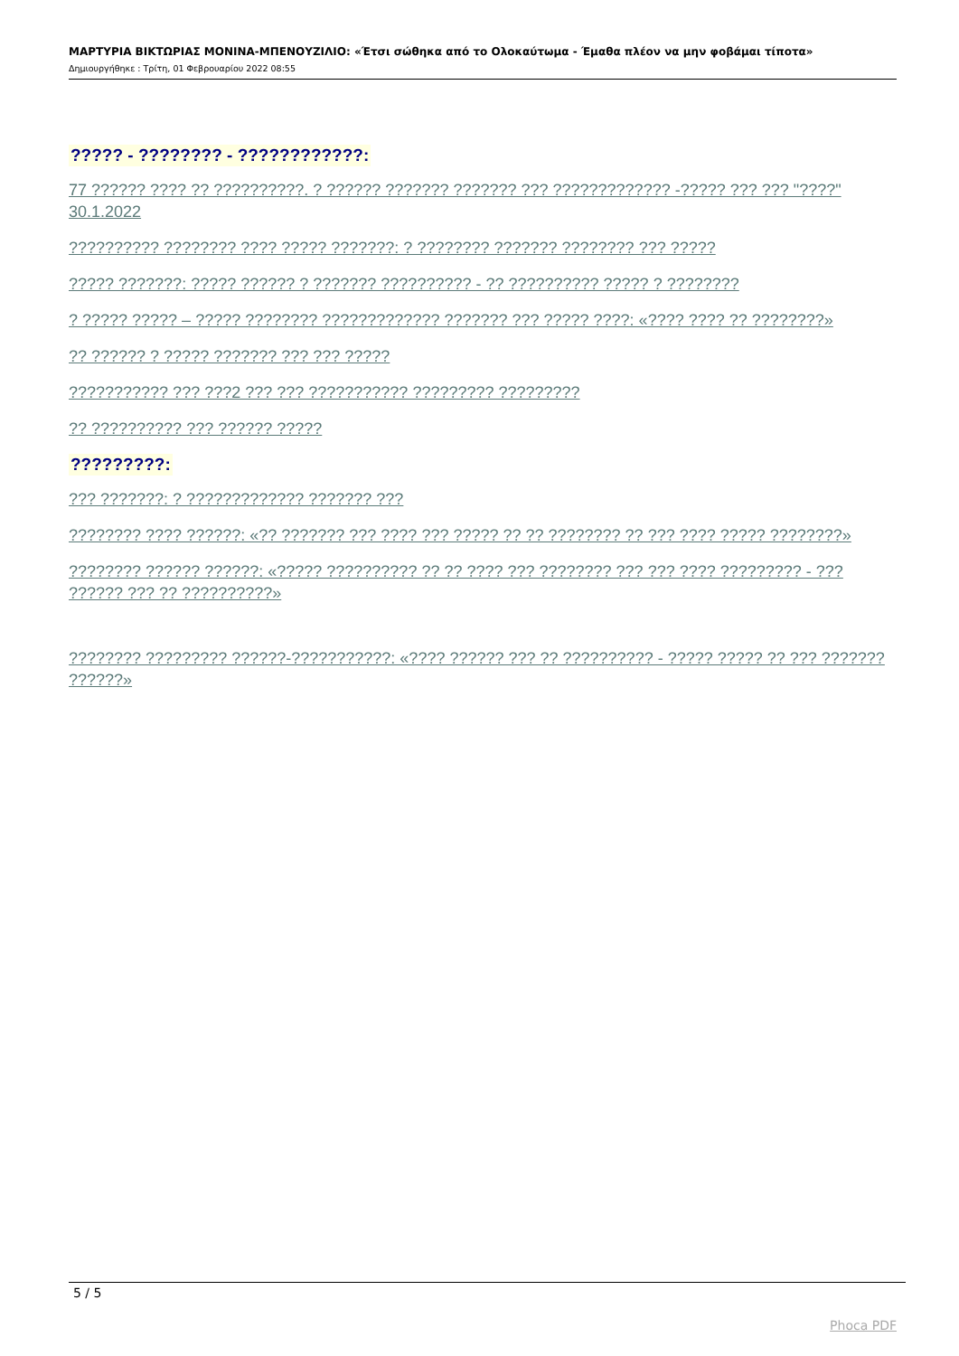ΜΑΡΤΥΡΙΑ ΒΙΚΤΩΡΙΑΣ ΜΟΝΙΝΑ-ΜΠΕΝΟΥΖΙΛΙΟ: «Έτσι σώθηκα από το Ολοκαύτωμα - Έμαθα πλέον να μην φοβάμαι τίποτα»
Δημιουργήθηκε : Τρίτη, 01 Φεβρουαρίου 2022 08:55
????? - ???????? - ????????????:
77 ?????? ???? ?? ??????????. ? ?????? ??????? ??????? ??? ????????????? -????? ??? ??? "????" 30.1.2022
?????????? ???????? ???? ????? ???????: ? ???????? ??????? ???????? ??? ?????
????? ???????: ????? ?????? ? ??????? ?????????? - ?? ?????????? ????? ? ????????
? ????? ????? – ????? ???????? ????????????? ??????? ??? ????? ????: «???? ???? ?? ????????»
?? ?????? ? ????? ??????? ??? ??? ?????
??????????? ??? ???2 ??? ??? ??????????? ????????? ?????????
?? ?????????? ??? ?????? ?????
?????????:
??? ???????: ? ????????????? ??????? ???
???????? ???? ??????: «?? ??????? ??? ???? ??? ????? ?? ?? ???????? ?? ??? ???? ????? ????????»
???????? ?????? ??????: «????? ?????????? ?? ?? ???? ??? ???????? ??? ??? ???? ????????? - ??? ?????? ??? ?? ??????????»
???????? ????????? ??????-???????????: «???? ?????? ??? ?? ?????????? - ????? ????? ?? ??? ??????? ??????»
5 / 5
Phoca PDF